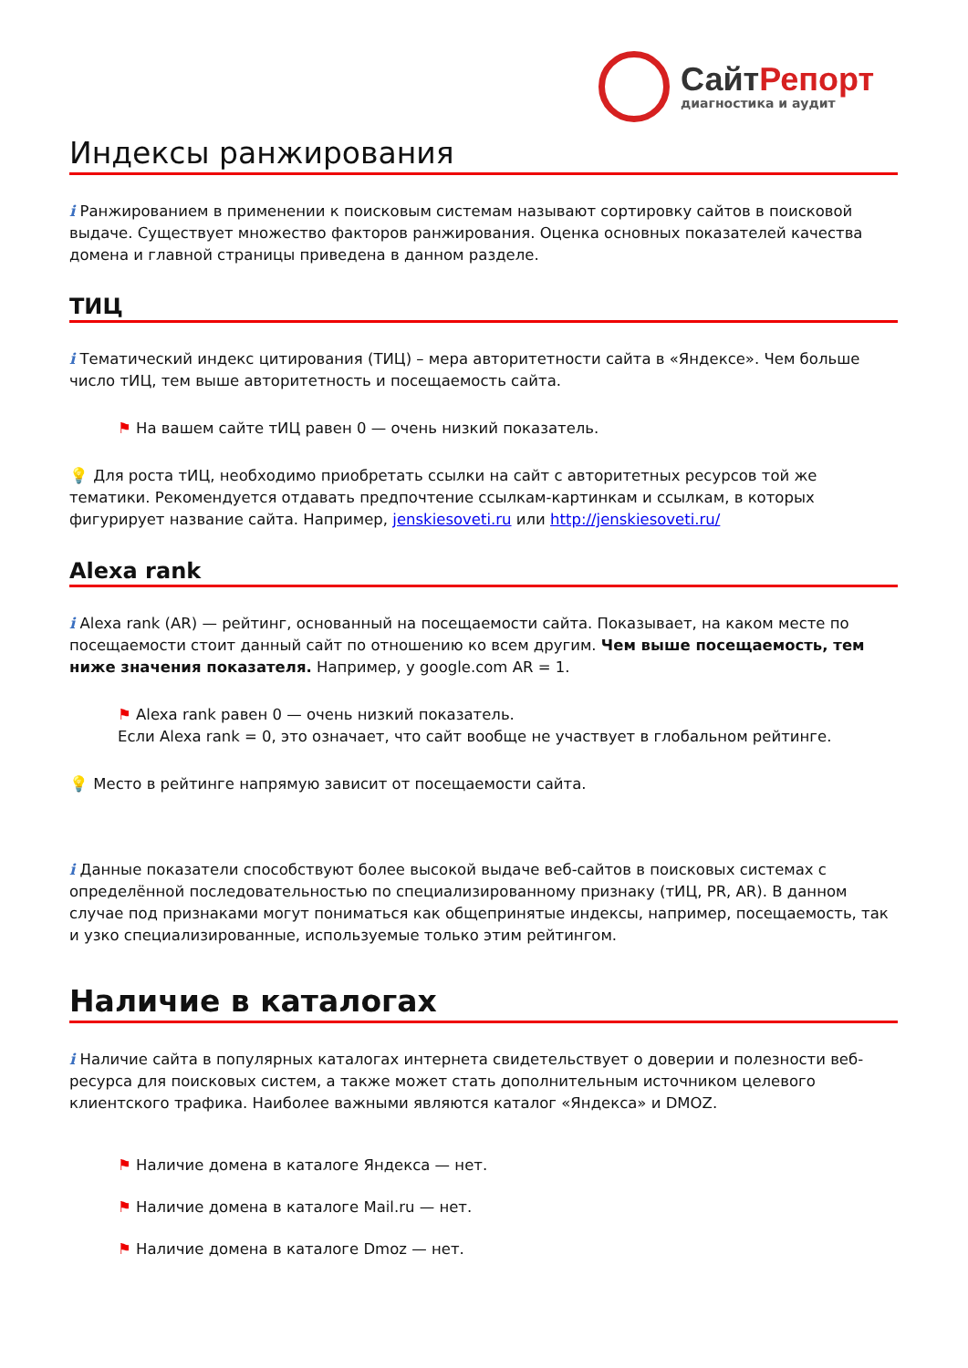СайтРепорт
диагностика и аудит
Индексы ранжирования
i Ранжированием в применении к поисковым системам называют сортировку сайтов в поисковой выдаче. Существует множество факторов ранжирования. Оценка основных показателей качества домена и главной страницы приведена в данном разделе.
ТИЦ
i Тематический индекс цитирования (ТИЦ) – мера авторитетности сайта в «Яндексе». Чем больше число тИЦ, тем выше авторитетность и посещаемость сайта.
⚑ На вашем сайте тИЦ равен 0 — очень низкий показатель.
💡 Для роста тИЦ, необходимо приобретать ссылки на сайт с авторитетных ресурсов той же тематики. Рекомендуется отдавать предпочтение ссылкам-картинкам и ссылкам, в которых фигурирует название сайта. Например, jenskiesoveti.ru или http://jenskiesoveti.ru/
Alexa rank
i Alexa rank (AR) — рейтинг, основанный на посещаемости сайта. Показывает, на каком месте по посещаемости стоит данный сайт по отношению ко всем другим. Чем выше посещаемость, тем ниже значения показателя. Например, у google.com AR = 1.
⚑ Alexa rank равен 0 — очень низкий показатель.
Если Alexa rank = 0, это означает, что сайт вообще не участвует в глобальном рейтинге.
💡 Место в рейтинге напрямую зависит от посещаемости сайта.
i Данные показатели способствуют более высокой выдаче веб-сайтов в поисковых системах с определённой последовательностью по специализированному признаку (тИЦ, PR, AR). В данном случае под признаками могут пониматься как общепринятые индексы, например, посещаемость, так и узко специализированные, используемые только этим рейтингом.
Наличие в каталогах
i Наличие сайта в популярных каталогах интернета свидетельствует о доверии и полезности веб-ресурса для поисковых систем, а также может стать дополнительным источником целевого клиентского трафика. Наиболее важными являются каталог «Яндекса» и DMOZ.
⚑ Наличие домена в каталоге Яндекса — нет.
⚑ Наличие домена в каталоге Mail.ru — нет.
⚑ Наличие домена в каталоге Dmoz — нет.